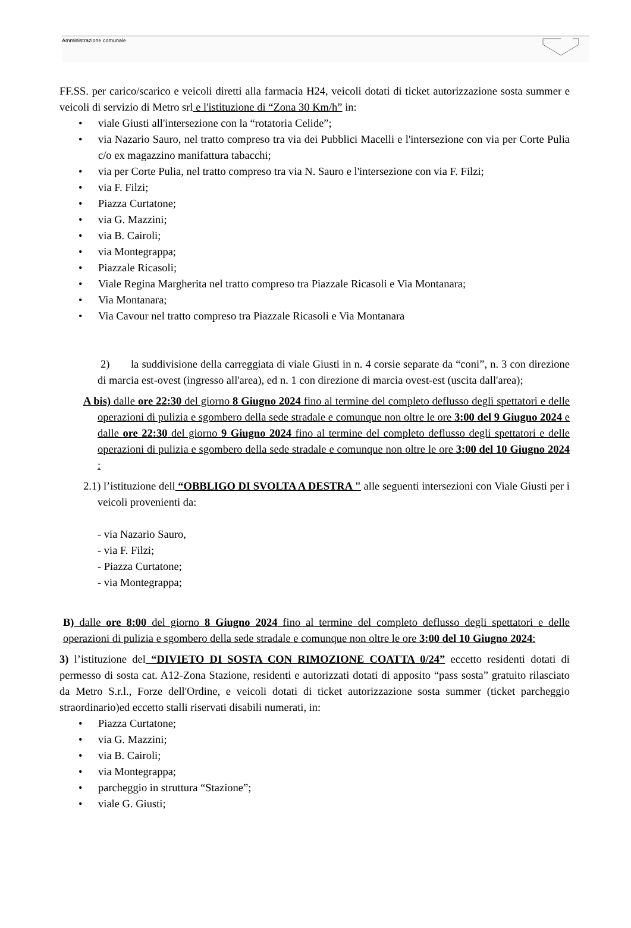Amministrazione comunale
FF.SS. per carico/scarico e veicoli diretti alla farmacia H24, veicoli dotati di ticket autorizzazione sosta summer e veicoli di servizio di Metro srl e l'istituzione di “Zona 30 Km/h” in:
• viale Giusti all'intersezione con la “rotatoria Celide”;
• via Nazario Sauro, nel tratto compreso tra via dei Pubblici Macelli e l'intersezione con via per Corte Pulia c/o ex magazzino manifattura tabacchi;
• via per Corte Pulia, nel tratto compreso tra via N. Sauro e l'intersezione con via F. Filzi;
• via F. Filzi;
• Piazza Curtatone;
• via G. Mazzini;
• via B. Cairoli;
• via Montegrappa;
• Piazzale Ricasoli;
• Viale Regina Margherita nel tratto compreso tra Piazzale Ricasoli e Via Montanara;
• Via Montanara;
• Via Cavour nel tratto compreso tra Piazzale Ricasoli e Via Montanara
2) la suddivisione della carreggiata di viale Giusti in n. 4 corsie separate da “coni”, n. 3 con direzione di marcia est-ovest (ingresso all'area), ed n. 1 con direzione di marcia ovest-est (uscita dall'area);
A bis) dalle ore 22:30 del giorno 8 Giugno 2024 fino al termine del completo deflusso degli spettatori e delle operazioni di pulizia e sgombero della sede stradale e comunque non oltre le ore 3:00 del 9 Giugno 2024 e dalle ore 22:30 del giorno 9 Giugno 2024 fino al termine del completo deflusso degli spettatori e delle operazioni di pulizia e sgombero della sede stradale e comunque non oltre le ore 3:00 del 10 Giugno 2024 :
2.1) l’istituzione dell “OBBLIGO DI SVOLTA A DESTRA " alle seguenti intersezioni con Viale Giusti per i veicoli provenienti da:
- via Nazario Sauro,
- via F. Filzi;
- Piazza Curtatone;
- via Montegrappa;
B) dalle ore 8:00 del giorno 8 Giugno 2024 fino al termine del completo deflusso degli spettatori e delle operazioni di pulizia e sgombero della sede stradale e comunque non oltre le ore 3:00 del 10 Giugno 2024:
3) l’istituzione del “DIVIETO DI SOSTA CON RIMOZIONE COATTA 0/24” eccetto residenti dotati di permesso di sosta cat. A12-Zona Stazione, residenti e autorizzati dotati di apposito “pass sosta” gratuito rilasciato da Metro S.r.l., Forze dell'Ordine, e veicoli dotati di ticket autorizzazione sosta summer (ticket parcheggio straordinario)ed eccetto stalli riservati disabili numerati, in:
• Piazza Curtatone;
• via G. Mazzini;
• via B. Cairoli;
• via Montegrappa;
• parcheggio in struttura “Stazione”;
• viale G. Giusti;